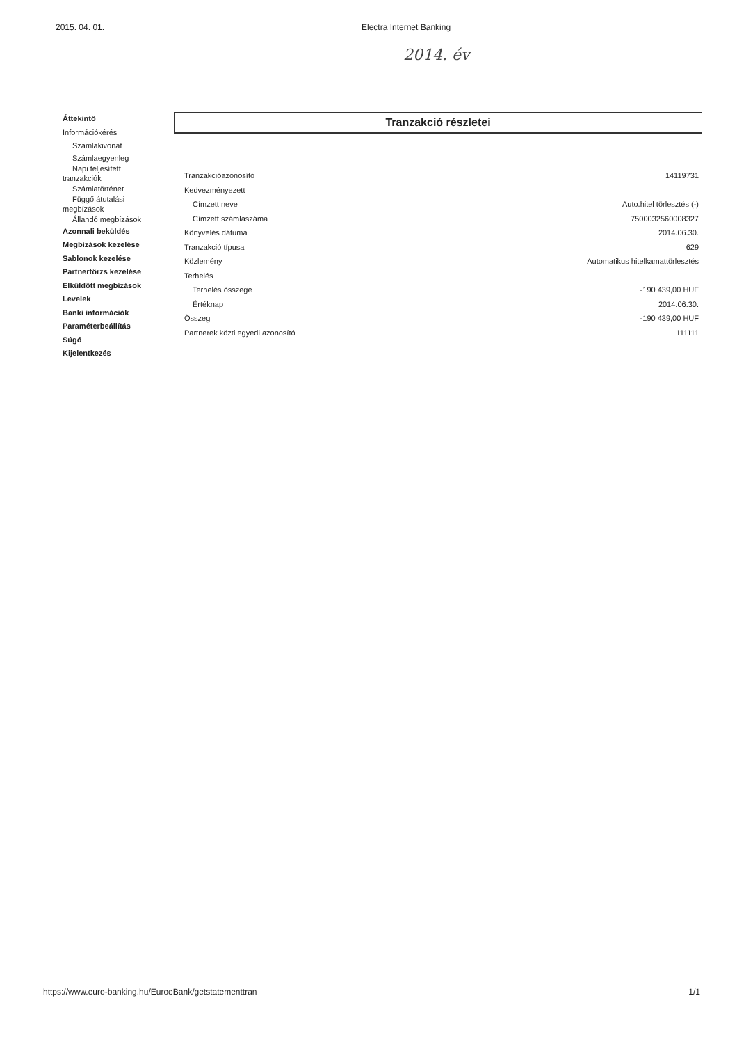2015. 04. 01. Electra Internet Banking
2014. év
Áttekintő
Információkérés
Számlakivonat
Számlaegyenleg
Napi teljesített
tranzakciók
Számlatörténet
Függő átutalási
megbízások
Állandó megbízások
Azonnali beküldés
Megbízások kezelése
Sablonok kezelése
Partnertörzs kezelése
Elküldött megbízások
Levelek
Banki információk
Paraméterbeállítás
Súgó
Kijelentkezés
Tranzakció részletei
| Tranzakcióazonosító | 14119731 |
| Kedvezményezett | |
| Címzett neve | Auto.hitel törlesztés (-) |
| Címzett számlaszáma | 7500032560008327 |
| Könyvelés dátuma | 2014.06.30. |
| Tranzakció típusa | 629 |
| Közlemény | Automatikus hitelkamattörlesztés |
| Terhelés | |
| Terhelés összege | -190 439,00 HUF |
| Értéknap | 2014.06.30. |
| Összeg | -190 439,00 HUF |
| Partnerek közti egyedi azonosító | 111111 |
https://www.euro-banking.hu/EuroeBank/getstatementtran 1/1